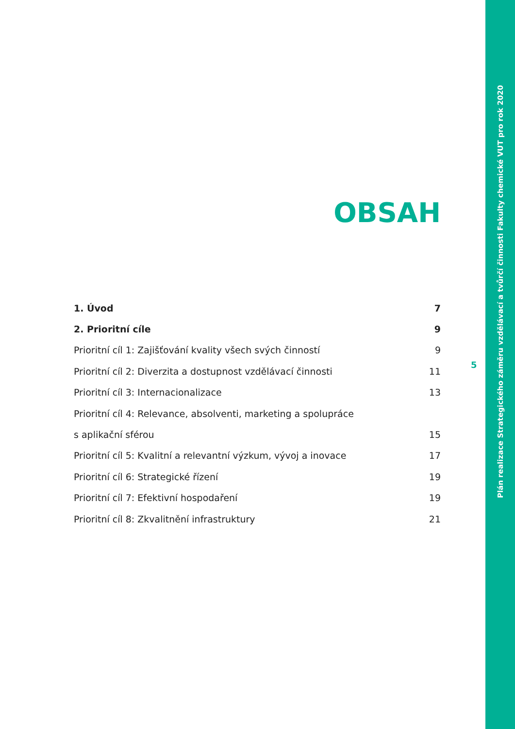Plán realizace Strategického záměru vzdělávací a tvůrčí činnosti Fakulty chemické VUT pro rok 2020
OBSAH
1. Úvod 7
2. Prioritní cíle 9
Prioritní cíl 1: Zajišťování kvality všech svých činností 9
Prioritní cíl 2: Diverzita a dostupnost vzdělávací činnosti 11
Prioritní cíl 3: Internacionalizace 13
Prioritní cíl 4: Relevance, absolventi, marketing a spolupráce
s aplikační sférou 15
Prioritní cíl 5: Kvalitní a relevantní výzkum, vývoj a inovace 17
Prioritní cíl 6: Strategické řízení 19
Prioritní cíl 7: Efektivní hospodaření 19
Prioritní cíl 8: Zkvalitnění infrastruktury 21
5